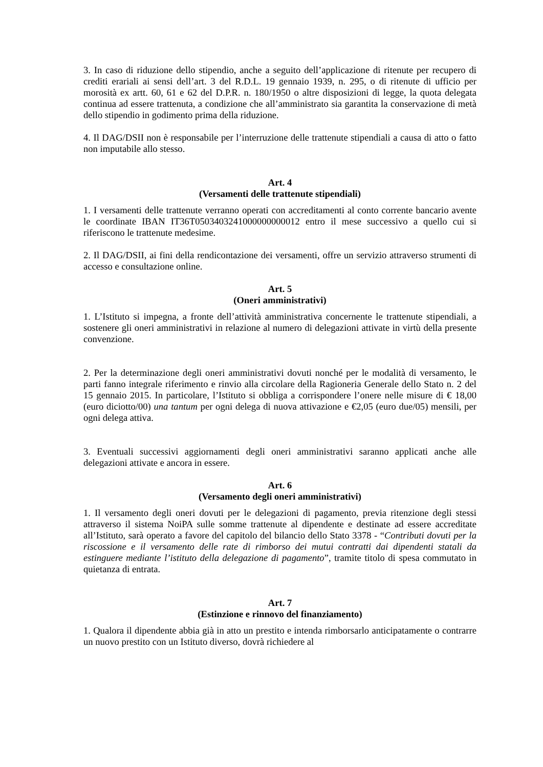3. In caso di riduzione dello stipendio, anche a seguito dell’applicazione di ritenute per recupero di crediti erariali ai sensi dell’art. 3 del R.D.L. 19 gennaio 1939, n. 295, o di ritenute di ufficio per morosità ex artt. 60, 61 e 62 del D.P.R. n. 180/1950 o altre disposizioni di legge, la quota delegata continua ad essere trattenuta, a condizione che all’amministrato sia garantita la conservazione di metà dello stipendio in godimento prima della riduzione.
4. Il DAG/DSII non è responsabile per l’interruzione delle trattenute stipendiali a causa di atto o fatto non imputabile allo stesso.
Art. 4
(Versamenti delle trattenute stipendiali)
1. I versamenti delle trattenute verranno operati con accreditamenti al conto corrente bancario avente le coordinate IBAN IT36T0503403241000000000012 entro il mese successivo a quello cui si riferiscono le trattenute medesime.
2. Il DAG/DSII, ai fini della rendicontazione dei versamenti, offre un servizio attraverso strumenti di accesso e consultazione online.
Art. 5
(Oneri amministrativi)
1. L’Istituto si impegna, a fronte dell’attività amministrativa concernente le trattenute stipendiali, a sostenere gli oneri amministrativi in relazione al numero di delegazioni attivate in virtù della presente convenzione.
2. Per la determinazione degli oneri amministrativi dovuti nonché per le modalità di versamento, le parti fanno integrale riferimento e rinvio alla circolare della Ragioneria Generale dello Stato n. 2 del 15 gennaio 2015. In particolare, l’Istituto si obbliga a corrispondere l’onere nelle misure di € 18,00 (euro diciotto/00) una tantum per ogni delega di nuova attivazione e €2,05 (euro due/05) mensili, per ogni delega attiva.
3. Eventuali successivi aggiornamenti degli oneri amministrativi saranno applicati anche alle delegazioni attivate e ancora in essere.
Art. 6
(Versamento degli oneri amministrativi)
1. Il versamento degli oneri dovuti per le delegazioni di pagamento, previa ritenzione degli stessi attraverso il sistema NoiPA sulle somme trattenute al dipendente e destinate ad essere accreditate all’Istituto, sarà operato a favore del capitolo del bilancio dello Stato 3378 - “Contributi dovuti per la riscossione e il versamento delle rate di rimborso dei mutui contratti dai dipendenti statali da estinguere mediante l’istituto della delegazione di pagamento”, tramite titolo di spesa commutato in quietanza di entrata.
Art. 7
(Estinzione e rinnovo del finanziamento)
1. Qualora il dipendente abbia già in atto un prestito e intenda rimborsarlo anticipatamente o contrarre un nuovo prestito con un Istituto diverso, dovrà richiedere al